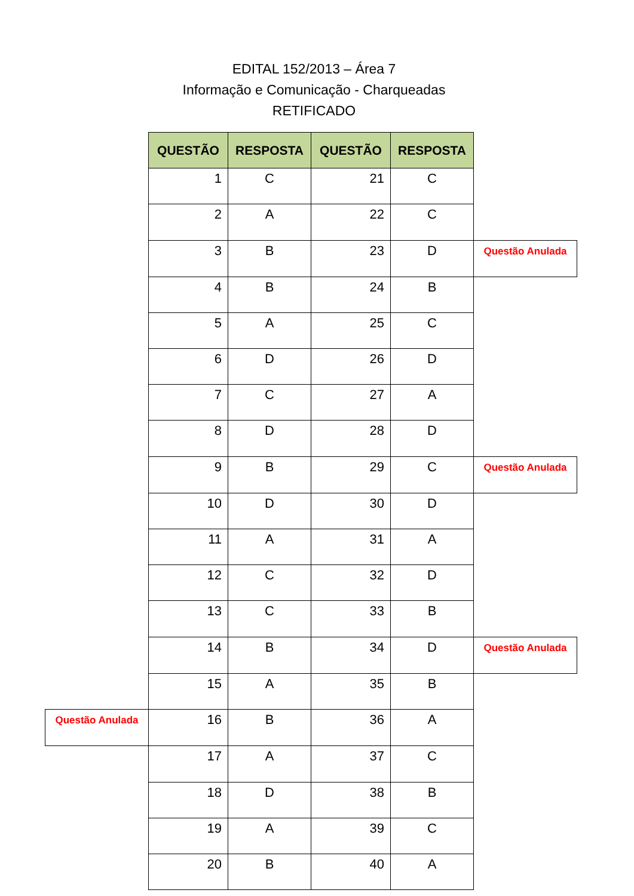EDITAL 152/2013 – Área 7
Informação e Comunicação - Charqueadas
RETIFICADO
| | QUESTÃO | RESPOSTA | QUESTÃO | RESPOSTA | |
| | 1 | C | 21 | C | |
| | 2 | A | 22 | C | |
| | 3 | B | 23 | D | Questão Anulada |
| | 4 | B | 24 | B | |
| | 5 | A | 25 | C | |
| | 6 | D | 26 | D | |
| | 7 | C | 27 | A | |
| | 8 | D | 28 | D | |
| | 9 | B | 29 | C | Questão Anulada |
| | 10 | D | 30 | D | |
| | 11 | A | 31 | A | |
| | 12 | C | 32 | D | |
| | 13 | C | 33 | B | |
| | 14 | B | 34 | D | Questão Anulada |
| | 15 | A | 35 | B | |
| Questão Anulada | 16 | B | 36 | A | |
| | 17 | A | 37 | C | |
| | 18 | D | 38 | B | |
| | 19 | A | 39 | C | |
| | 20 | B | 40 | A | |